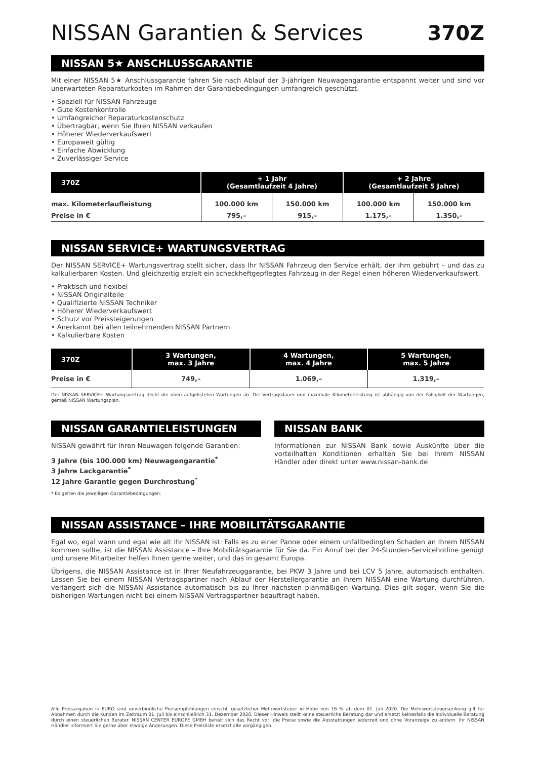NISSAN Garantien & Services 370Z
NISSAN 5★ ANSCHLUSSGARANTIE
Mit einer NISSAN 5★ Anschlussgarantie fahren Sie nach Ablauf der 3-jährigen Neuwagengarantie entspannt weiter und sind vor unerwarteten Reparaturkosten im Rahmen der Garantiebedingungen umfangreich geschützt.
• Speziell für NISSAN Fahrzeuge
• Gute Kostenkontrolle
• Umfangreicher Reparaturkostenschutz
• Übertragbar, wenn Sie Ihren NISSAN verkaufen
• Höherer Wiederverkaufswert
• Europaweit gültig
• Einfache Abwicklung
• Zuverlässiger Service
| 370Z | + 1 Jahr (Gesamtlaufzeit 4 Jahre) | | + 2 Jahre (Gesamtlaufzeit 5 Jahre) | |
| --- | --- | --- | --- | --- |
| max. Kilometerlaufleistung | 100.000 km | 150.000 km | 100.000 km | 150.000 km |
| Preise in € | 795,– | 915,– | 1.175,– | 1.350,– |
NISSAN SERVICE+ WARTUNGSVERTRAG
Der NISSAN SERVICE+ Wartungsvertrag stellt sicher, dass Ihr NISSAN Fahrzeug den Service erhält, der ihm gebührt – und das zu kalkulierbaren Kosten. Und gleichzeitig erzielt ein scheckheftgepflegtes Fahrzeug in der Regel einen höheren Wiederverkaufswert.
• Praktisch und flexibel
• NISSAN Originalteile
• Qualifizierte NISSAN Techniker
• Höherer Wiederverkaufswert
• Schutz vor Preissteigerungen
• Anerkannt bei allen teilnehmenden NISSAN Partnern
• Kalkulierbare Kosten
| 370Z | 3 Wartungen, max. 3 Jahre | 4 Wartungen, max. 4 Jahre | 5 Wartungen, max. 5 Jahre |
| --- | --- | --- | --- |
| Preise in € | 749,– | 1.069,– | 1.319,– |
Der NISSAN SERVICE+ Wartungsvertrag deckt die oben aufgelisteten Wartungen ab. Die Vertragsdauer und maximale Kilometerleistung ist abhängig von der Fälligkeit der Wartungen, gemäß NISSAN Wartungsplan.
NISSAN GARANTIELEISTUNGEN
NISSAN gewährt für Ihren Neuwagen folgende Garantien:
3 Jahre (bis 100.000 km) Neuwagengarantie<sup>*</sup>
3 Jahre Lackgarantie<sup>*</sup>
12 Jahre Garantie gegen Durchrostung<sup>*</sup>
* Es gelten die jeweiligen Garantiebedingungen.
NISSAN BANK
Informationen zur NISSAN Bank sowie Auskünfte über die vorteilhaften Konditionen erhalten Sie bei Ihrem NISSAN Händler oder direkt unter www.nissan-bank.de
NISSAN ASSISTANCE – IHRE MOBILITÄTSGARANTIE
Egal wo, egal wann und egal wie alt Ihr NISSAN ist: Falls es zu einer Panne oder einem unfallbedingten Schaden an Ihrem NISSAN kommen sollte, ist die NISSAN Assistance – Ihre Mobilitätsgarantie für Sie da. Ein Anruf bei der 24-Stunden-Servicehotline genügt und unsere Mitarbeiter helfen Ihnen gerne weiter, und das in gesamt Europa.
Übrigens, die NISSAN Assistance ist in Ihrer Neufahrzeuggarantie, bei PKW 3 Jahre und bei LCV 5 Jahre, automatisch enthalten. Lassen Sie bei einem NISSAN Vertragspartner nach Ablauf der Herstellergarantie an Ihrem NISSAN eine Wartung durchführen, verlängert sich die NISSAN Assistance automatisch bis zu Ihrer nächsten planmäßigen Wartung. Dies gilt sogar, wenn Sie die bisherigen Wartungen nicht bei einem NISSAN Vertragspartner beauftragt haben.
Alle Preisangaben in EURO sind unverbindliche Preisempfehlungen einschl. gesetzlicher Mehrwertsteuer in Höhe von 16 % ab dem 01. Juli 2020. Die Mehrwertsteuersenkung gilt für Abnahmen durch die Kunden im Zeitraum 01. Juli bis einschließlich 31. Dezember 2020. Dieser Hinweis stellt keine steuerliche Beratung dar und ersetzt keinesfalls die individuelle Beratung durch einen steuerlichen Berater. NISSAN CENTER EUROPE GMBH behält sich das Recht vor, die Preise sowie die Ausstattungen jederzeit und ohne Voranzeige zu ändern. Ihr NISSAN Händler informiert Sie gerne über etwaige Änderungen. Diese Preisliste ersetzt alle vorgängigen.